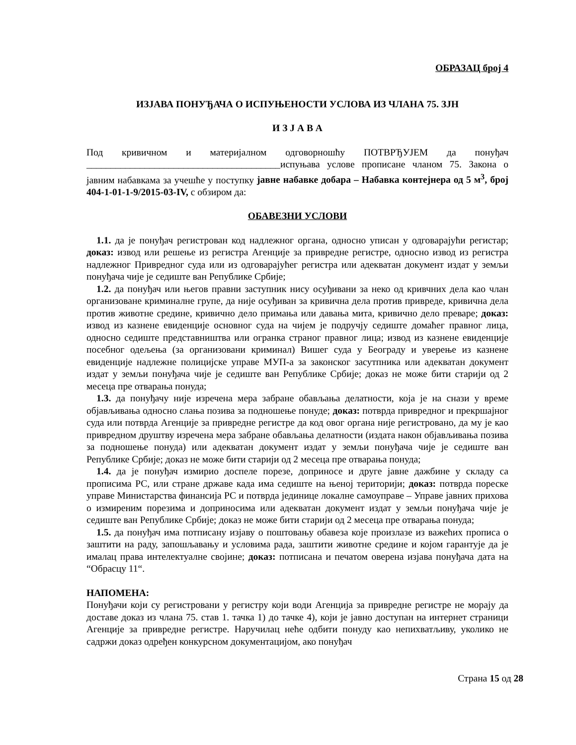ОБРАЗАЦ број 4
ИЗЈАВА ПОНУЂАЧА О ИСПУЊЕНОСТИ УСЛОВА ИЗ ЧЛАНА 75. ЗЈН
И З Ј А В А
Под кривичном и материјалном одговорношћу ПОТВРЂУЈЕМ да понуђач ________________________________________испуњава услове прописане чланом 75. Закона о јавним набавкама за учешће у поступку јавне набавке добара – Набавка контејнера од 5 м<sup>3</sup>, број 404-1-01-1-9/2015-03-IV, с обзиром да:
ОБАВЕЗНИ УСЛОВИ
1.1. да је понуђач регистрован код надлежног органа, односно уписан у одговарајући регистар; доказ: извод или решење из регистра Агенције за привредне регистре, односно извод из регистра надлежног Привредног суда или из одговарајућег регистра или адекватан документ издат у земљи понуђача чије је седиште ван Републике Србије;
1.2. да понуђач или његов правни заступник нису осуђивани за неко од кривчних дела као члан организоване криминалне групе, да није осуђиван за кривична дела против привреде, кривична дела против животне средине, кривично дело примања или давања мита, кривично дело преваре; доказ: извод из казнене евиденције основног суда на чијем је подручју седиште домаћег правног лица, односно седиште представништва или огранка страног правног лица; извод из казнене евиденције посебног одељења (за организовани криминал) Вишег суда у Београду и уверење из казнене евиденције надлежне полицијске управе МУП-а за законског засутпника или адекватан документ издат у земљи понуђача чије је седиште ван Републике Србије; доказ не може бити старији од 2 месеца пре отварања понуда;
1.3. да понуђачу није изречена мера забране обављања делатности, која је на снази у време објављивања односно слања позива за подношење понуде; доказ: потврда привредног и прекршајног суда или потврда Агенције за привредне регистре да код овог органа није регистровано, да му је као привредном друштву изречена мера забране обављања делатности (издата након објављивања позива за подношење понуда) или адекватан документ издат у земљи понуђача чије је седиште ван Републике Србије; доказ не може бити старији од 2 месеца пре отварања понуда;
1.4. да је понуђач измирио доспеле порезе, доприносе и друге јавне дажбине у складу са прописима РС, или стране државе када има седиште на њеној територији; доказ: потврда пореске управе Министарства финансија РС и потврда јединице локалне самоуправе – Управе јавних прихова о измиреним порезима и доприносима или адекватан документ издат у земљи понуђача чије је седиште ван Републике Србије; доказ не може бити старији од 2 месеца пре отварања понуда;
1.5. да понуђач има потписану изјаву о поштовању обавеза које произлазе из важећих прописа о заштити на раду, запошљавању и условима рада, заштити животне средине и којом гарантује да је ималац права интелектуалне својине; доказ: потписана и печатом оверена изјава понуђача дата на “Обрасцу 11“.
НАПОМЕНА:
Понуђачи који су регистровани у регистру који води Агенција за привредне регистре не морају да доставе доказ из члана 75. став 1. тачка 1) до тачке 4), који је јавно доступан на интернет страници Агенције за привредне регистре. Наручилац неће одбити понуду као непихватљиву, уколико не садржи доказ одређен конкурсном документацијом, ако понуђач
Страна 15 од 28